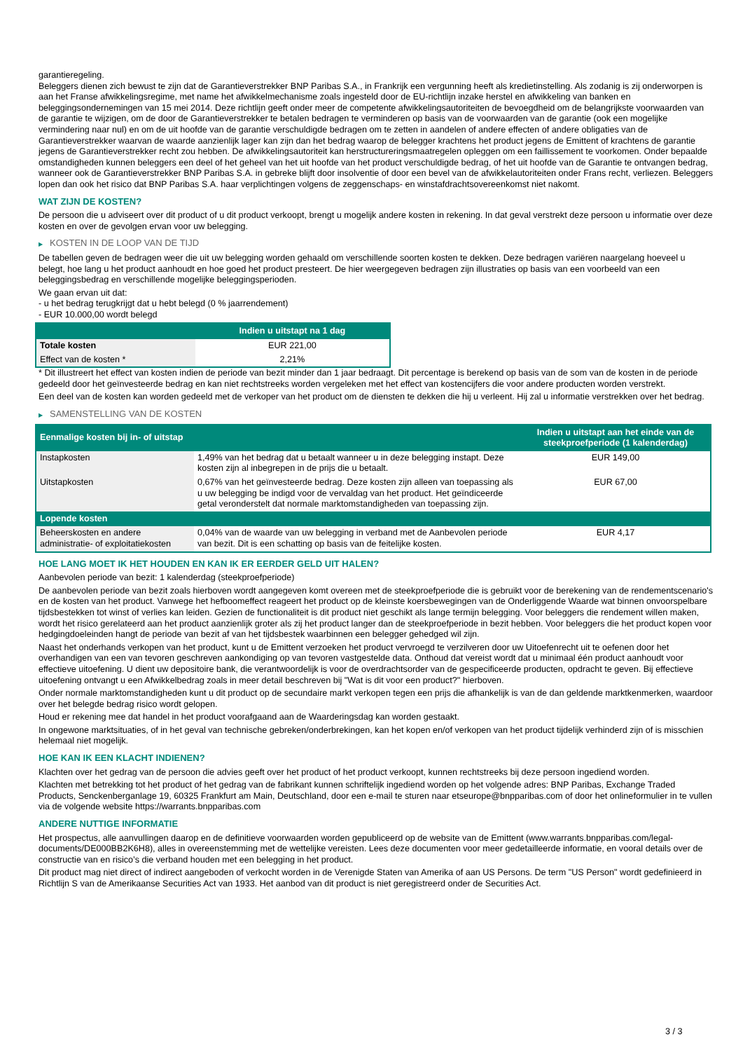garantieregeling.
Beleggers dienen zich bewust te zijn dat de Garantieverstrekker BNP Paribas S.A., in Frankrijk een vergunning heeft als kredietinstelling. Als zodanig is zij onderworpen is aan het Franse afwikkelingsregime, met name het afwikkelmechanisme zoals ingesteld door de EU-richtlijn inzake herstel en afwikkeling van banken en beleggingsondernemingen van 15 mei 2014. Deze richtlijn geeft onder meer de competente afwikkelingsautoriteiten de bevoegdheid om de belangrijkste voorwaarden van de garantie te wijzigen, om de door de Garantieverstrekker te betalen bedragen te verminderen op basis van de voorwaarden van de garantie (ook een mogelijke vermindering naar nul) en om de uit hoofde van de garantie verschuldigde bedragen om te zetten in aandelen of andere effecten of andere obligaties van de Garantieverstrekker waarvan de waarde aanzienlijk lager kan zijn dan het bedrag waarop de belegger krachtens het product jegens de Emittent of krachtens de garantie jegens de Garantieverstrekker recht zou hebben. De afwikkelingsautoriteit kan herstructureringsmaatregelen opleggen om een faillissement te voorkomen. Onder bepaalde omstandigheden kunnen beleggers een deel of het geheel van het uit hoofde van het product verschuldigde bedrag, of het uit hoofde van de Garantie te ontvangen bedrag, wanneer ook de Garantieverstrekker BNP Paribas S.A. in gebreke blijft door insolventie of door een bevel van de afwikkelautoriteiten onder Frans recht, verliezen. Beleggers lopen dan ook het risico dat BNP Paribas S.A. haar verplichtingen volgens de zeggenschaps- en winstafdrachtsovereenkomst niet nakomt.
WAT ZIJN DE KOSTEN?
De persoon die u adviseert over dit product of u dit product verkoopt, brengt u mogelijk andere kosten in rekening. In dat geval verstrekt deze persoon u informatie over deze kosten en over de gevolgen ervan voor uw belegging.
▶ KOSTEN IN DE LOOP VAN DE TIJD
De tabellen geven de bedragen weer die uit uw belegging worden gehaald om verschillende soorten kosten te dekken. Deze bedragen variëren naargelang hoeveel u belegt, hoe lang u het product aanhoudt en hoe goed het product presteert. De hier weergegeven bedragen zijn illustraties op basis van een voorbeeld van een beleggingsbedrag en verschillende mogelijke beleggingsperioden.
We gaan ervan uit dat:
- u het bedrag terugkrijgt dat u hebt belegd (0 % jaarrendement)
- EUR 10.000,00 wordt belegd
| | Indien u uitstapt na 1 dag |
| --- | --- |
| Totale kosten | EUR 221,00 |
| Effect van de kosten * | 2,21% |
* Dit illustreert het effect van kosten indien de periode van bezit minder dan 1 jaar bedraagt. Dit percentage is berekend op basis van de som van de kosten in de periode gedeeld door het geïnvesteerde bedrag en kan niet rechtstreeks worden vergeleken met het effect van kostencijfers die voor andere producten worden verstrekt.
Een deel van de kosten kan worden gedeeld met de verkoper van het product om de diensten te dekken die hij u verleent. Hij zal u informatie verstrekken over het bedrag.
▶ SAMENSTELLING VAN DE KOSTEN
| Eenmalige kosten bij in- of uitstap | | Indien u uitstapt aan het einde van de steekproefperiode (1 kalenderdag) |
| --- | --- | --- |
| Instapkosten | 1,49% van het bedrag dat u betaalt wanneer u in deze belegging instapt. Deze kosten zijn al inbegrepen in de prijs die u betaalt. | EUR 149,00 |
| Uitstapkosten | 0,67% van het geïnvesteerde bedrag. Deze kosten zijn alleen van toepassing als u uw belegging be indigd voor de vervaldag van het product. Het geïndiceerde getal veronderstelt dat normale marktomstandigheden van toepassing zijn. | EUR 67,00 |
| Lopende kosten | | |
| Beheerskosten en andere administratie- of exploitatiekosten | 0,04% van de waarde van uw belegging in verband met de Aanbevolen periode van bezit. Dit is een schatting op basis van de feitelijke kosten. | EUR 4,17 |
HOE LANG MOET IK HET HOUDEN EN KAN IK ER EERDER GELD UIT HALEN?
Aanbevolen periode van bezit: 1 kalenderdag (steekproefperiode)
De aanbevolen periode van bezit zoals hierboven wordt aangegeven komt overeen met de steekproefperiode die is gebruikt voor de berekening van de rendementscenario's en de kosten van het product. Vanwege het hefboomeffect reageert het product op de kleinste koersbewegingen van de Onderliggende Waarde wat binnen onvoorspelbare tijdsbestekken tot winst of verlies kan leiden. Gezien de functionaliteit is dit product niet geschikt als lange termijn belegging. Voor beleggers die rendement willen maken, wordt het risico gerelateerd aan het product aanzienlijk groter als zij het product langer dan de steekproefperiode in bezit hebben. Voor beleggers die het product kopen voor hedgingdoeleinden hangt de periode van bezit af van het tijdsbestek waarbinnen een belegger gehedged wil zijn.
Naast het onderhands verkopen van het product, kunt u de Emittent verzoeken het product vervroegd te verzilveren door uw Uitoefenrecht uit te oefenen door het overhandigen van een van tevoren geschreven aankondiging op van tevoren vastgestelde data. Onthoud dat vereist wordt dat u minimaal één product aanhoudt voor effectieve uitoefening. U dient uw depositoire bank, die verantwoordelijk is voor de overdrachtsorder van de gespecificeerde producten, opdracht te geven. Bij effectieve uitoefening ontvangt u een Afwikkelbedrag zoals in meer detail beschreven bij "Wat is dit voor een product?" hierboven.
Onder normale marktomstandigheden kunt u dit product op de secundaire markt verkopen tegen een prijs die afhankelijk is van de dan geldende marktkenmerken, waardoor over het belegde bedrag risico wordt gelopen.
Houd er rekening mee dat handel in het product voorafgaand aan de Waarderingsdag kan worden gestaakt.
In ongewone marktsituaties, of in het geval van technische gebreken/onderbrekingen, kan het kopen en/of verkopen van het product tijdelijk verhinderd zijn of is misschien helemaal niet mogelijk.
HOE KAN IK EEN KLACHT INDIENEN?
Klachten over het gedrag van de persoon die advies geeft over het product of het product verkoopt, kunnen rechtstreeks bij deze persoon ingediend worden.
Klachten met betrekking tot het product of het gedrag van de fabrikant kunnen schriftelijk ingediend worden op het volgende adres: BNP Paribas, Exchange Traded Products, Senckenberganlage 19, 60325 Frankfurt am Main, Deutschland, door een e-mail te sturen naar etseurope@bnpparibas.com of door het onlineformulier in te vullen via de volgende website https://warrants.bnpparibas.com
ANDERE NUTTIGE INFORMATIE
Het prospectus, alle aanvullingen daarop en de definitieve voorwaarden worden gepubliceerd op de website van de Emittent (www.warrants.bnpparibas.com/legal-documents/DE000BB2K6H8), alles in overeenstemming met de wettelijke vereisten. Lees deze documenten voor meer gedetailleerde informatie, en vooral details over de constructie van en risico’s die verband houden met een belegging in het product.
Dit product mag niet direct of indirect aangeboden of verkocht worden in de Verenigde Staten van Amerika of aan US Persons. De term "US Person" wordt gedefinieerd in Richtlijn S van de Amerikaanse Securities Act van 1933. Het aanbod van dit product is niet geregistreerd onder de Securities Act.
3 / 3